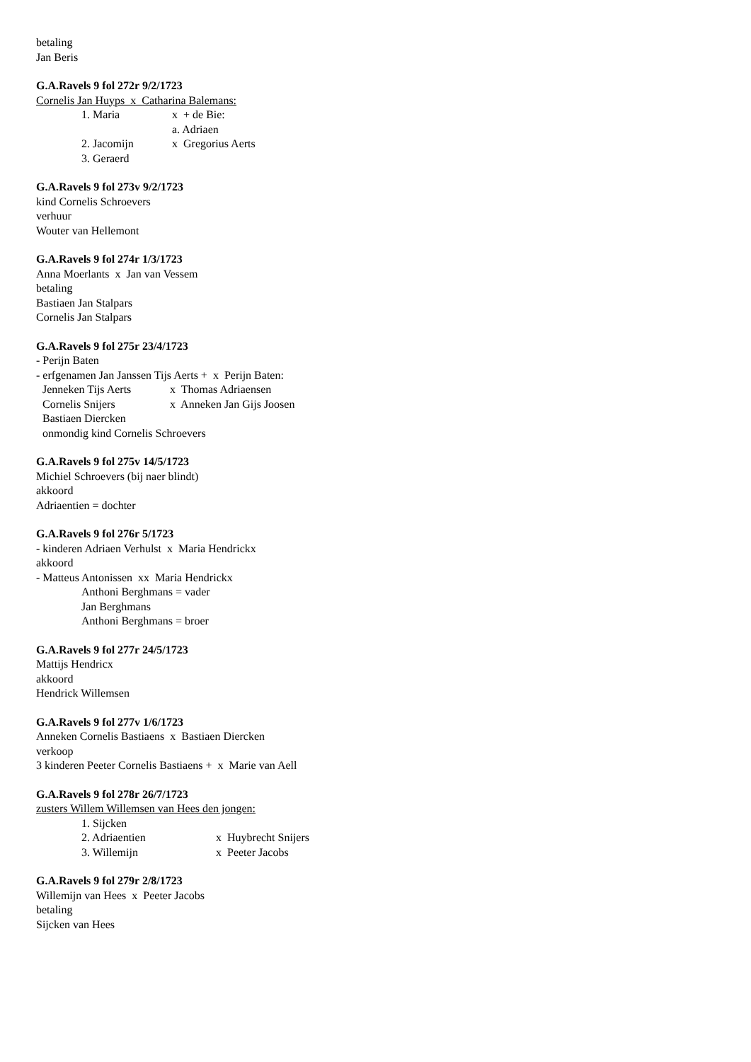betaling
Jan Beris
G.A.Ravels 9 fol 272r 9/2/1723
Cornelis Jan Huyps x Catharina Balemans:
1. Maria x + de Bie:
a. Adriaen
2. Jacomijn x Gregorius Aerts
3. Geraerd
G.A.Ravels 9 fol 273v 9/2/1723
kind Cornelis Schroevers
verhuur
Wouter van Hellemont
G.A.Ravels 9 fol 274r 1/3/1723
Anna Moerlants x Jan van Vessem
betaling
Bastiaen Jan Stalpars
Cornelis Jan Stalpars
G.A.Ravels 9 fol 275r 23/4/1723
- Perijn Baten
- erfgenamen Jan Janssen Tijs Aerts + x Perijn Baten:
Jenneken Tijs Aerts x Thomas Adriaensen
Cornelis Snijers x Anneken Jan Gijs Joosen
Bastiaen Diercken
onmondig kind Cornelis Schroevers
G.A.Ravels 9 fol 275v 14/5/1723
Michiel Schroevers (bij naer blindt)
akkoord
Adriaentien = dochter
G.A.Ravels 9 fol 276r 5/1723
- kinderen Adriaen Verhulst x Maria Hendrickx
akkoord
- Matteus Antonissen xx Maria Hendrickx
Anthoni Berghmans = vader
Jan Berghmans
Anthoni Berghmans = broer
G.A.Ravels 9 fol 277r 24/5/1723
Mattijs Hendricx
akkoord
Hendrick Willemsen
G.A.Ravels 9 fol 277v 1/6/1723
Anneken Cornelis Bastiaens x Bastiaen Diercken
verkoop
3 kinderen Peeter Cornelis Bastiaens + x Marie van Aell
G.A.Ravels 9 fol 278r 26/7/1723
zusters Willem Willemsen van Hees den jongen:
1. Sijcken
2. Adriaentien x Huybrecht Snijers
3. Willemijn x Peeter Jacobs
G.A.Ravels 9 fol 279r 2/8/1723
Willemijn van Hees x Peeter Jacobs
betaling
Sijcken van Hees